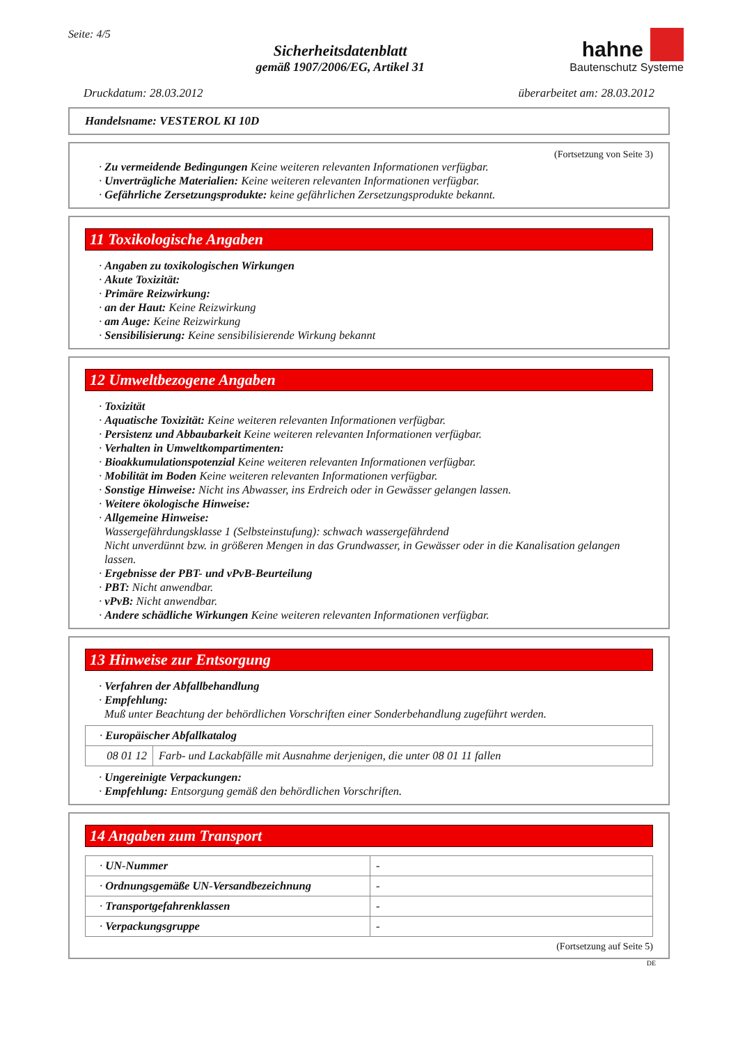Seite: 4/5
Sicherheitsdatenblatt
gemäß 1907/2006/EG, Artikel 31
hahne
Bautenschutz Systeme
Druckdatum: 28.03.2012 überarbeitet am: 28.03.2012
Handelsname: VESTEROL KI 10D
(Fortsetzung von Seite 3)
· Zu vermeidende Bedingungen Keine weiteren relevanten Informationen verfügbar.
· Unverträgliche Materialien: Keine weiteren relevanten Informationen verfügbar.
· Gefährliche Zersetzungsprodukte: keine gefährlichen Zersetzungsprodukte bekannt.
11 Toxikologische Angaben
· Angaben zu toxikologischen Wirkungen
· Akute Toxizität:
· Primäre Reizwirkung:
· an der Haut: Keine Reizwirkung
· am Auge: Keine Reizwirkung
· Sensibilisierung: Keine sensibilisierende Wirkung bekannt
12 Umweltbezogene Angaben
· Toxizität
· Aquatische Toxizität: Keine weiteren relevanten Informationen verfügbar.
· Persistenz und Abbaubarkeit Keine weiteren relevanten Informationen verfügbar.
· Verhalten in Umweltkompartimenten:
· Bioakkumulationspotenzial Keine weiteren relevanten Informationen verfügbar.
· Mobilität im Boden Keine weiteren relevanten Informationen verfügbar.
· Sonstige Hinweise: Nicht ins Abwasser, ins Erdreich oder in Gewässer gelangen lassen.
· Weitere ökologische Hinweise:
· Allgemeine Hinweise:
Wassergefährdungsklasse 1 (Selbsteinstufung): schwach wassergefährdend
Nicht unverdünnt bzw. in größeren Mengen in das Grundwasser, in Gewässer oder in die Kanalisation gelangen lassen.
· Ergebnisse der PBT- und vPvB-Beurteilung
· PBT: Nicht anwendbar.
· vPvB: Nicht anwendbar.
· Andere schädliche Wirkungen Keine weiteren relevanten Informationen verfügbar.
13 Hinweise zur Entsorgung
· Verfahren der Abfallbehandlung
· Empfehlung:
Muß unter Beachtung der behördlichen Vorschriften einer Sonderbehandlung zugeführt werden.
| · Europäischer Abfallkatalog | |
| 08 01 12 | Farb- und Lackabfälle mit Ausnahme derjenigen, die unter 08 01 11 fallen |
· Ungereinigte Verpackungen:
· Empfehlung: Entsorgung gemäß den behördlichen Vorschriften.
14 Angaben zum Transport
| · UN-Nummer | - |
| · Ordnungsgemäße UN-Versandbezeichnung | - |
| · Transportgefahrenklassen | - |
| · Verpackungsgruppe | - |
(Fortsetzung auf Seite 5)
DE